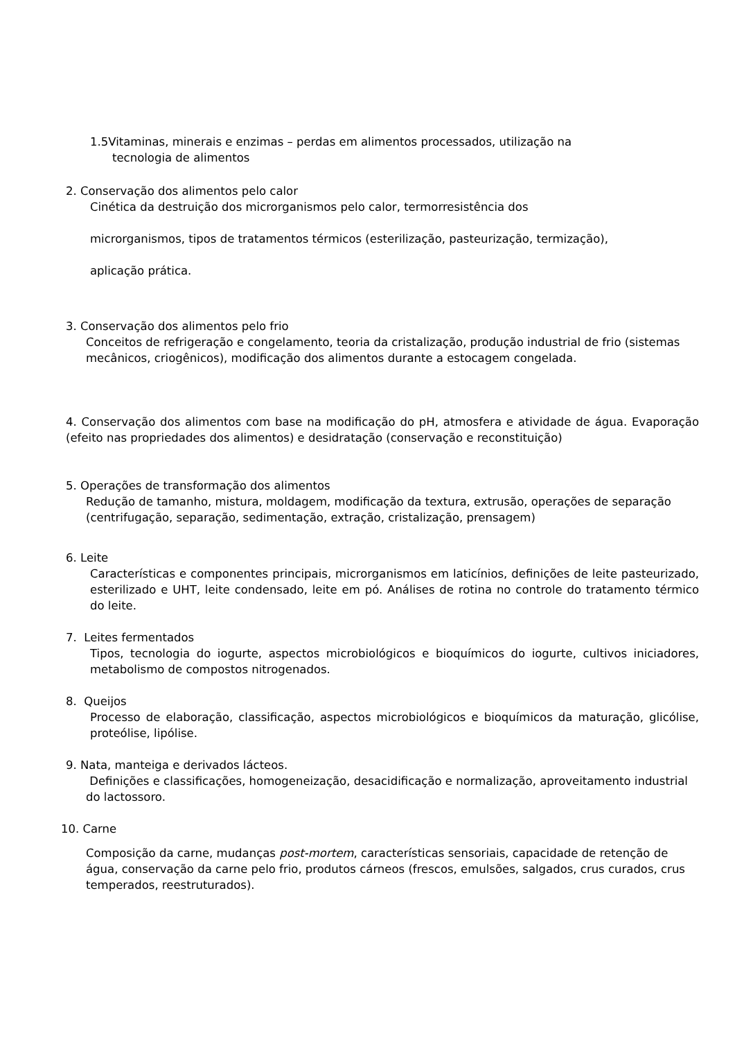1.5Vitaminas, minerais e enzimas – perdas em alimentos processados, utilização na
tecnologia de alimentos
2. Conservação dos alimentos pelo calor
Cinética da destruição dos microrganismos pelo calor, termorresistência dos
microrganismos, tipos de tratamentos térmicos (esterilização, pasteurização, termização),
aplicação prática.
3. Conservação dos alimentos pelo frio
Conceitos de refrigeração e congelamento, teoria da cristalização, produção industrial de frio (sistemas mecânicos, criogênicos), modificação dos alimentos durante a estocagem congelada.
4. Conservação dos alimentos com base na modificação do pH, atmosfera e atividade de água. Evaporação (efeito nas propriedades dos alimentos) e desidratação (conservação e reconstituição)
5. Operações de transformação dos alimentos
Redução de tamanho, mistura, moldagem, modificação da textura, extrusão, operações de separação (centrifugação, separação, sedimentação, extração, cristalização, prensagem)
6. Leite
Características e componentes principais, microrganismos em laticínios, definições de leite pasteurizado, esterilizado e UHT, leite condensado, leite em pó. Análises de rotina no controle do tratamento térmico do leite.
7. Leites fermentados
Tipos, tecnologia do iogurte, aspectos microbiológicos e bioquímicos do iogurte, cultivos iniciadores, metabolismo de compostos nitrogenados.
8. Queijos
Processo de elaboração, classificação, aspectos microbiológicos e bioquímicos da maturação, glicólise, proteólise, lipólise.
9. Nata, manteiga e derivados lácteos.
Definições e classificações, homogeneização, desacidificação e normalização, aproveitamento industrial do lactossoro.
10. Carne
Composição da carne, mudanças post-mortem, características sensoriais, capacidade de retenção de água, conservação da carne pelo frio, produtos cárneos (frescos, emulsões, salgados, crus curados, crus temperados, reestruturados).